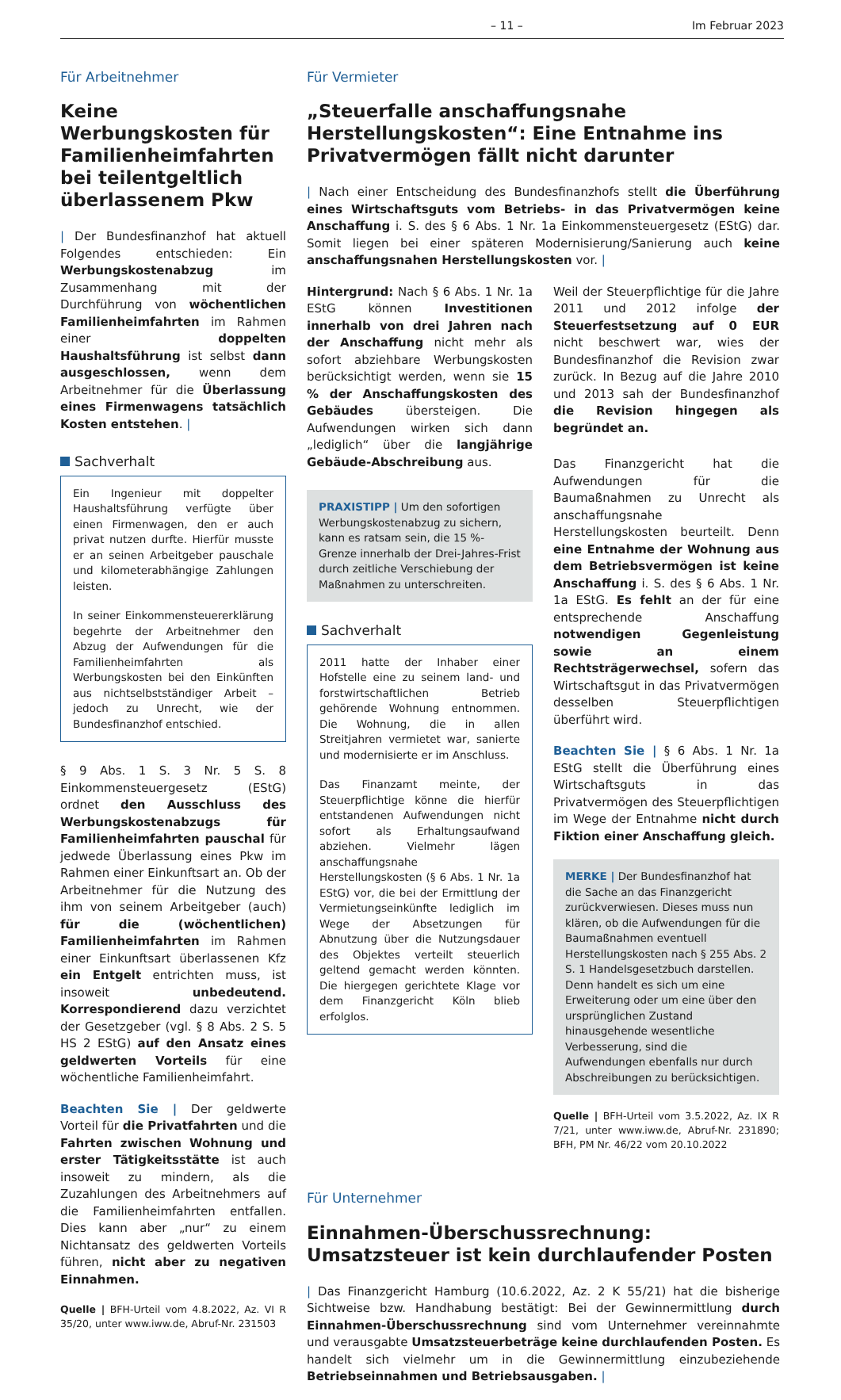– 11 – Im Februar 2023
Für Arbeitnehmer
Keine Werbungskosten für Familienheimfahrten bei teilentgeltlich überlassenem Pkw
| Der Bundesfinanzhof hat aktuell Folgendes entschieden: Ein Werbungskostenabzug im Zusammenhang mit der Durchführung von wöchentlichen Familienheimfahrten im Rahmen einer doppelten Haushaltsführung ist selbst dann ausgeschlossen, wenn dem Arbeitnehmer für die Überlassung eines Firmenwagens tatsächlich Kosten entstehen. |
Sachverhalt
Ein Ingenieur mit doppelter Haushaltsführung verfügte über einen Firmenwagen, den er auch privat nutzen durfte. Hierfür musste er an seinen Arbeitgeber pauschale und kilometerabhängige Zahlungen leisten.
In seiner Einkommensteuererklärung begehrte der Arbeitnehmer den Abzug der Aufwendungen für die Familienheimfahrten als Werbungskosten bei den Einkünften aus nichtselbstständiger Arbeit – jedoch zu Unrecht, wie der Bundesfinanzhof entschied.
§ 9 Abs. 1 S. 3 Nr. 5 S. 8 Einkommensteuergesetz (EStG) ordnet den Ausschluss des Werbungskostenabzugs für Familienheimfahrten pauschal für jedwede Überlassung eines Pkw im Rahmen einer Einkunftsart an. Ob der Arbeitnehmer für die Nutzung des ihm von seinem Arbeitgeber (auch) für die (wöchentlichen) Familienheimfahrten im Rahmen einer Einkunftsart überlassenen Kfz ein Entgelt entrichten muss, ist insoweit unbedeutend. Korrespondierend dazu verzichtet der Gesetzgeber (vgl. § 8 Abs. 2 S. 5 HS 2 EStG) auf den Ansatz eines geldwerten Vorteils für eine wöchentliche Familienheimfahrt.
Beachten Sie | Der geldwerte Vorteil für die Privatfahrten und die Fahrten zwischen Wohnung und erster Tätigkeitsstätte ist auch insoweit zu mindern, als die Zuzahlungen des Arbeitnehmers auf die Familienheimfahrten entfallen. Dies kann aber „nur“ zu einem Nichtansatz des geldwerten Vorteils führen, nicht aber zu negativen Einnahmen.
Quelle | BFH-Urteil vom 4.8.2022, Az. VI R 35/20, unter www.iww.de, Abruf-Nr. 231503
Für Vermieter
„Steuerfalle anschaffungsnahe Herstellungskosten“: Eine Entnahme ins Privatvermögen fällt nicht darunter
| Nach einer Entscheidung des Bundesfinanzhofs stellt die Überführung eines Wirtschaftsguts vom Betriebs- in das Privatvermögen keine Anschaffung i. S. des § 6 Abs. 1 Nr. 1a Einkommensteuergesetz (EStG) dar. Somit liegen bei einer späteren Modernisierung/Sanierung auch keine anschaffungsnahen Herstellungskosten vor. |
Hintergrund: Nach § 6 Abs. 1 Nr. 1a EStG können Investitionen innerhalb von drei Jahren nach der Anschaffung nicht mehr als sofort abziehbare Werbungskosten berücksichtigt werden, wenn sie 15 % der Anschaffungskosten des Gebäudes übersteigen. Die Aufwendungen wirken sich dann „lediglich“ über die langjährige Gebäude-Abschreibung aus.
PRAXISTIPP | Um den sofortigen Werbungskostenabzug zu sichern, kann es ratsam sein, die 15 %-Grenze innerhalb der Drei-Jahres-Frist durch zeitliche Verschiebung der Maßnahmen zu unterschreiten.
Sachverhalt
2011 hatte der Inhaber einer Hofstelle eine zu seinem land- und forstwirtschaftlichen Betrieb gehörende Wohnung entnommen. Die Wohnung, die in allen Streitjahren vermietet war, sanierte und modernisierte er im Anschluss.
Das Finanzamt meinte, der Steuerpflichtige könne die hierfür entstandenen Aufwendungen nicht sofort als Erhaltungsaufwand abziehen. Vielmehr lägen anschaffungsnahe Herstellungskosten (§ 6 Abs. 1 Nr. 1a EStG) vor, die bei der Ermittlung der Vermietungseinkünfte lediglich im Wege der Absetzungen für Abnutzung über die Nutzungsdauer des Objektes verteilt steuerlich geltend gemacht werden könnten. Die hiergegen gerichtete Klage vor dem Finanzgericht Köln blieb erfolglos.
Weil der Steuerpflichtige für die Jahre 2011 und 2012 infolge der Steuerfestsetzung auf 0 EUR nicht beschwert war, wies der Bundesfinanzhof die Revision zwar zurück. In Bezug auf die Jahre 2010 und 2013 sah der Bundesfinanzhof die Revision hingegen als begründet an.
Das Finanzgericht hat die Aufwendungen für die Baumaßnahmen zu Unrecht als anschaffungsnahe Herstellungskosten beurteilt. Denn eine Entnahme der Wohnung aus dem Betriebsvermögen ist keine Anschaffung i. S. des § 6 Abs. 1 Nr. 1a EStG. Es fehlt an der für eine entsprechende Anschaffung notwendigen Gegenleistung sowie an einem Rechtsträgerwechsel, sofern das Wirtschaftsgut in das Privatvermögen desselben Steuerpflichtigen überführt wird.
Beachten Sie | § 6 Abs. 1 Nr. 1a EStG stellt die Überführung eines Wirtschaftsguts in das Privatvermögen des Steuerpflichtigen im Wege der Entnahme nicht durch Fiktion einer Anschaffung gleich.
MERKE | Der Bundesfinanzhof hat die Sache an das Finanzgericht zurückverwiesen. Dieses muss nun klären, ob die Aufwendungen für die Baumaßnahmen eventuell Herstellungskosten nach § 255 Abs. 2 S. 1 Handelsgesetzbuch darstellen. Denn handelt es sich um eine Erweiterung oder um eine über den ursprünglichen Zustand hinausgehende wesentliche Verbesserung, sind die Aufwendungen ebenfalls nur durch Abschreibungen zu berücksichtigen.
Quelle | BFH-Urteil vom 3.5.2022, Az. IX R 7/21, unter www.iww.de, Abruf-Nr. 231890; BFH, PM Nr. 46/22 vom 20.10.2022
Für Unternehmer
Einnahmen-Überschussrechnung:
Umsatzsteuer ist kein durchlaufender Posten
| Das Finanzgericht Hamburg (10.6.2022, Az. 2 K 55/21) hat die bisherige Sichtweise bzw. Handhabung bestätigt: Bei der Gewinnermittlung durch Einnahmen-Überschussrechnung sind vom Unternehmer vereinnahmte und verausgabte Umsatzsteuerbeträge keine durchlaufenden Posten. Es handelt sich vielmehr um in die Gewinnermittlung einzubeziehende Betriebseinnahmen und Betriebsausgaben. |